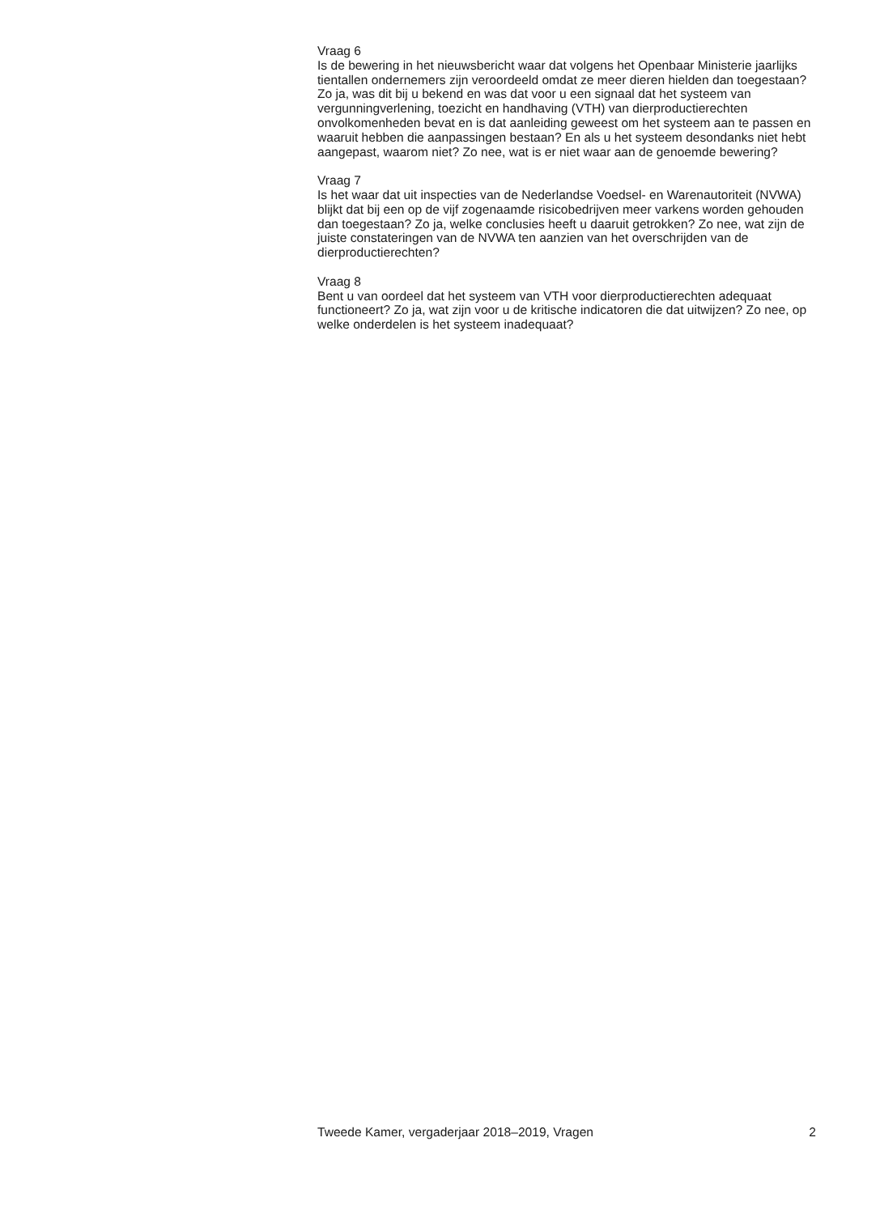Vraag 6
Is de bewering in het nieuwsbericht waar dat volgens het Openbaar Ministerie jaarlijks tientallen ondernemers zijn veroordeeld omdat ze meer dieren hielden dan toegestaan? Zo ja, was dit bij u bekend en was dat voor u een signaal dat het systeem van vergunningverlening, toezicht en handhaving (VTH) van dierproductierechten onvolkomenheden bevat en is dat aanleiding geweest om het systeem aan te passen en waaruit hebben die aanpassingen bestaan? En als u het systeem desondanks niet hebt aangepast, waarom niet? Zo nee, wat is er niet waar aan de genoemde bewering?
Vraag 7
Is het waar dat uit inspecties van de Nederlandse Voedsel- en Warenautoriteit (NVWA) blijkt dat bij een op de vijf zogenaamde risicobedrijven meer varkens worden gehouden dan toegestaan? Zo ja, welke conclusies heeft u daaruit getrokken? Zo nee, wat zijn de juiste constateringen van de NVWA ten aanzien van het overschrijden van de dierproductierechten?
Vraag 8
Bent u van oordeel dat het systeem van VTH voor dierproductierechten adequaat functioneert? Zo ja, wat zijn voor u de kritische indicatoren die dat uitwijzen? Zo nee, op welke onderdelen is het systeem inadequaat?
Tweede Kamer, vergaderjaar 2018–2019, Vragen 2